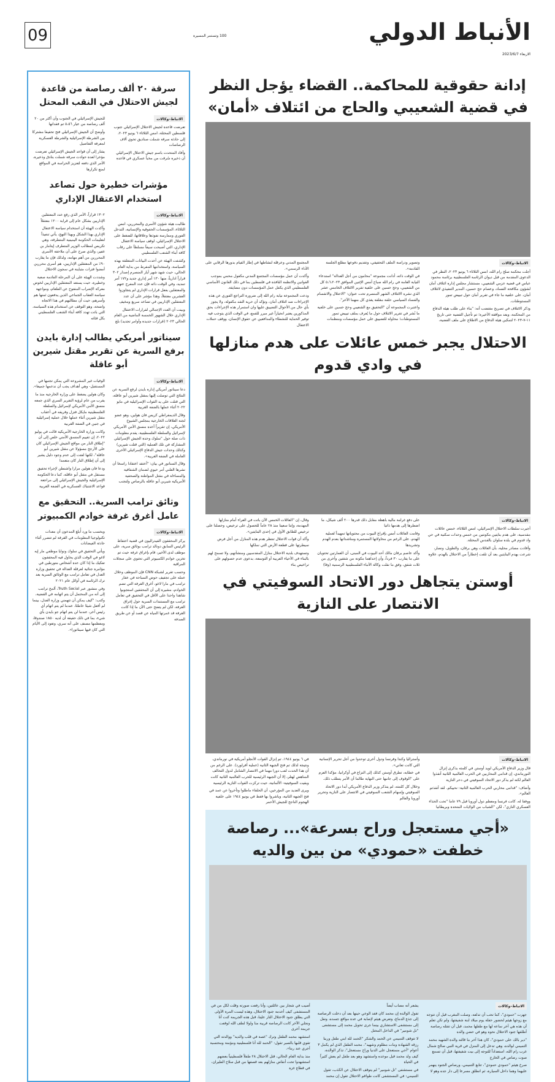الأنباط الدولي
الاربعاء 2023/6/7
100 وتستمر المسيرة
09
إدانة حقوقية للمحاكمة.. القضاء يؤجل النظر في قضية الشعيبي والحاج من ائتلاف «أمان»
الانباط–وكالات
أجلت محكمة صلح رام الله، امس الثلاثاء ٦ يونيو ٢٠٢٣، النظر في الدعوى المقدمة من قبل ديوان الرئاسة الفلسطينية برئاسة محمود عباس في قضية عزمي الشعيبي، مستشار مجلس إدارة ائتلاف أمان لشؤون مكافحة الفساد، وعصام حج حسين، المدير التنفيذي لائتلاف أمان، على خلفية ما جاء في تقرير أمان حول تبييض تمور المستوطنات.
وذكر الائتلاف في تصريح مقتضب أنه: "بناء على طلب هيئة الدفاع من المحكمة، وبعد موافقة الأخيرة؛ تم تأجيل القضية حتى تاريخ ١١-٧-٢٠٢٣ لتمكين هيئة الدفاع من الاطلاع على ملف القضية، وتصوير ودراسة الملف التحقيقي، وتقديم دفوعها مطلع الجلسة القادمة».
في الوقت ذاته، أدانت مجموعة "محامون من أجل العدالة" استدعاء النيابة العامة في رام الله صباح أمس الإثنين الموافق ٥،٦،٢٠٢٣ كل من الشعيبي، وحج حسين على خلفية تقرير الائتلاف الخامس عشر الذي نشره الائتلاف الشهر المنصرم تحت عنوان: "الاحتلال والانقسام والفساد السياسي حلقة مغلقة يغذي كل منهما الآخر".
واعتبرت المجموعة أن "التحقيق مع الشعيبي وحج حسين على خلفية ما نُشر في تقرير الائتلاف حول ما يُعرف بملف تبييض تمور المستوطنات؛ محاولة للتضييق على عمل مؤسسات ومنظمات المجتمع المدني وعرقلة لنشاطها في إطار القيام بدورها الرقابي على الأداء الرسمي».
وأكدت أن عمل مؤسسات المجتمع المدني مكفول محمي بموجب القوانين والانظمة النافذة في فلسطين بما في ذلك القانون الأساسي الفلسطيني الذي يكفل عمل المؤسسات دون مضايقة.
ودعت المجموعة نيابة رام الله إلى ضرورة التراجع الفوري عن هذه الإجراءات ضد ائتلاف أمان، وتؤكد أن حرية النقد مكفولة، ولا يجوز بأي حال من الأحوال التضييق عليها وان استمرار هذه الإجراءات بحق المذكورين يعتبر انحيازاً غير مبرر للقمع، في الوقت الذي يتوجب فيه توفير الحماية للنشطاء والمدافعين عن حقوق الإنسان، ووقف حملات الاعتقال
الاحتلال يجبر خمس عائلات على هدم منازلها في وادي قدوم
الانباط–وكالات
أجبرت سلطات الاحتلال الإسرائيلي، امس الثلاثاء، خمس عائلات مقدسية، على هدم بنايتين مكونتين من خمس وحدات سكنية في حي واد قدوم في بلدة سلوان بالقدس المحتلة.
وأفادت مصادر محلية، بأن العائلات وهي برقان، والطويل، ونصار، شرعت بهدم البنايتين بعد أن تلقت إخطاراً من الاحتلال بالهدم، علاوة على دفع غرامة مالية باهظة مقابل ذلك قدرها ٢٠٠ ألف شيكل، ما اضطرها إلى هدمها ذاتيا
وقامت العائلات أمس بإفراغ البيوت من محتوياتها تمهيداً لعملية الهدم، على الرغم من محاولاتها المستمرة ومناشداتها بعدم الهدم وتشريدها
وأكد عاصم برقان مالك أحد البيوت في المبنى، أن العمارتين تحتويان على ما يقارب ٣٠ فرداً، وأن إحداهما مكونة من شقتين وأخرى من ثلاث شقق، وفق ما نقلت وكالة الأنباء الفلسطينية الرسمية (وفا)
وقال، إن "العائلات الخمس الآن باتت في العراء أمام منازلها المهدمة، وإننا سعينا منذ ٢٨ عاماً للحصول على ترخيص، وحصلنا على ترخيص للطابق الأول في إحدى البنايتين».
وأكد أن قوات الاحتلال تنتظر هدم هذه المنازل من أجل فرض سيطرتها على قطعة الأرض التي نملكها
وتستهدف بلدية الاحتلال منازل المقدسيين ومنشآتهم، ولا تسمح لهم بالبناء في الأحياء العربية أو التوسعة، بدعوى عدم حصولهم على تراخيص بناء
أوستن يتجاهل دور الاتحاد السوفيتي في الانتصار على النازية
الانباط–وكالات
قال وزير الدفاع الأمريكي لويد أوستن في كلمته بذكرى إنزال النورماندي، إن قدامى المحاربين في الحرب العالمية الثانية أنقذوا العالم لكنه لم يذكر دور الاتحاد السوفيتي في دحر النازية
وأضاف: "قدامى محاربي الحرب العالمية الثانية: نحييكم. لقد أنقذتم العالم».
ووفقا له، كانت فرنسا ومعظم دول أوروبا قبل ٧٩ عاما "تحت الحذاء العسكري النازي"، لكن "الشباب من الولايات المتحدة وبريطانيا وأستراليا وكندا وفرنسا ودول أخرى توحدوا من أجل تحرير الإنسانية التي كانت تعاني».
في خطابه، تطرق أوستن كذلك إلى النزاع في أوكرانيا، مؤكدا العزم على "الوقوف إلى جانبها حتى النهاية طالما أن الأمر يتطلب ذلك.
وخلال كل كلمته، لم يتذكر وزير الدفاع الأمريكي أبدا دور الاتحاد السوفيتي وإسهام الشعب السوفيتي في الانتصار على النازية وتحرير أوروبا والعالم
في ٦ يونيو ١٩٤٤، تم إنزال القوات الأنجلو أمريكية في نورماندي، ونتيجة لذلك تم فتح الجبهة الثانية (عملية أفرلورد). على الرغم من أن هذا الحدث لعب دورا مهما في الانتصار الشامل لدول التحالف المناهض لهتلر، إلا أن الجبهة الرئيسية للحرب العالمية الثانية كانت وبقيت السوفيتية- الألمانية، حيث تركزت القوات النازية الرئيسية
ويرى العديد من المؤرخين، أن الحلفاء ماطلوا وتأخروا عن عمد في فتح الجبهة الثانية، وباشروا بها فقط في يونيو ١٩٤٤ على خلفية الهجوم الناجح للجيش الأحمر
«أجي مستعجل وراح بسرعة»... رصاصة خطفت «حمودي» من بين والديه
الانباط–وكالات
جهزت "حمودي"، كما تحب أن تدلعه، وصلت المغرب قبل أن تتوجه مع زوجها هيثم لحضور حفلة يوم ميلاد ابنة شقيقتها، ولم تكن تعلم أن هذه هي آخر ساعة لها مع طفلها محمد، قبل أن تقتله رصاصة أطلقها جنود الاحتلال نحوه وهو في حضن والده
"دير بالك على حمودي"، كان هذا آخر ما قالته والدة الشهيد محمد التميمي لوالده، وهي تدخل إلى المنزل في قرية النبي صالح شمال غرب رام الله، استعداداً للتوجه إلى بيت شقيقتها، قبل أن تسمع صوت رصاص في الخارج
صرخ هيثم "حمودي حمودي"، تتابع التميمي، ورصاص الجنود ينهمر عليهما وهما داخل السيارة، ثم انطلق مسرعا إلى دار جده وهو لا يشعر أنه مصاب أيضاً
تقول الوالدة إن محمد كان فقد الوعي حينها بعد أن دخلت الرصاصة إلى جذع الدماغ، وتعرض هيثم لإصابة في عدة مواقع جسده، ونقل إلى مستشفى الاستشاري بينما جرى تحويل محمد إلى مستشفى "تل شومير" في الداخل المحتل
لا تتوقف التميمي عن الحمد والشكر "الحمد لله ابني طفل وربنا رزقه الشهادة ومات مظلوم وشهيد"، محمد الطفل الذي لم يكمل ٣ أعوام "أجي مستعجل على الدنيا وراح مستعجل"، تذكر الوالدة، كيف ولد محمد قبل موعده واستشهد وهو بعد طفل لم يعش كثيراً في الحياة
في مستشفى "تل شومير" لم يتوقف الاحتلال عن الكذب، تقول التميمي: في المستشفى كانت طواقم الاحتلال تقول إن محمد أصيب في شجار بين عائلتين، وأنا رفعت صورته وقلت لكل من في المستشفى كيف أعدمه جنود الاحتلال، وهذه ليست المرة الأولى التي يطلق جنود الاحتلال النار علينا، قبل هذه الجريمة كنت أنا ونجلي الآخر كانت الرصاصة قريبة منا ولولا لطف الله لوقعت جريمة أخرى
استشهد محمد الطفل وترك "غصة في قلب والديه" ووالدته التي تقوي قلبها بالصبر تقول: "الحمد لله أنا فلسطينية ومؤمنة ومحتسبة أجري عند ربنا».
منذ بداية العام الحالي، قتل الاحتلال ٢٨ طفلاً فلسطينياً بعضهم استشهدوا تحت أنقاض منازلهم بعد قصفها من قبل سلاح الطيران، في قطاع غزة
سرقة ٢٠ ألف رصاصة من قاعدة لجيش الاحتلال في النقب المحتل
الانباط–وكالات
تعرضت قاعدة لجيش الاحتلال الإسرائيلي جنوب فلسطين المحتلة، امس الثلاثاء ٦ يونيو ٢٠٢٣، إلى حادثة سرقة شملت صناديق تحوي آلاف الرصاصات
وأفاد المتحدث باسم جيش الاحتلال الإسرائيلي أن ذخيرة سُرقت من مخبأ عسكري في قاعدة للجيش الإسرائيلي في الجنوب وأن أكثر من ٢٠ ألف رصاصة من عيار ٥،٥٦ تم فقدانها
وأوضح أن الجيش الإسرائيلي فتح تحقيقا مشتركا بين الشرطة الإسرائيلية والشرطة العسكرية لمعرفة التفاصيل
يشار إلى أن قواعد الجيش الإسرائيلي تعرضت مؤخرا لعدة حوادث سرقة شملت بنادق وذخيرة، الأمر الذي دفعه لتعزيز الحراسة في المواقع لمنع تكرارها
مؤشرات خطيرة حول تصاعد استخدام الاعتقال الإداري
الانباط–وكالات
طالبت هيئة شؤون الأسرى والمحررين، امس الثلاثاء، المؤسسات الحقوقية والإنسانية، التدخل الفوري وممارسة نفوذها وعلاقاتها، للضغط على الاحتلال الإسرائيلي، لوقف سياسة الاعتقال الإداري، التي أصبحت سيفاً مسلطاً على رقاب كافة أبناء الشعب الفلسطيني
وكشفت الهيئة عن أحدث البيانات المتعلقة بهذه السياسة، واستخدامها المفرط من بداية العام الحالي، حيث شهد شهر أيار المنصرم إصدار ٣٠٢ قراراً ادارياً، منها ١٣٠ أمر إداري جديد و١٧٢ أمر تمديد، وفي الوقت ذاته فإن عدد المفرج عنهم والمعتقلين بفعل قرارات الإداري لم يتجاوزوا العشرين معتقلاً، وهذا مؤشر على أن عدد المعتقلين الإداريين في تصاعد سريع ومخيف
وبينت أن العدد الإجمالي لقرارات الاعتقال الإداري خلال الشهور الخمسة الماضية من العام الحالي ٢٠٢٣ (قرارات جديدة وأوامر تجديد) بلغ ١٣٠٢ قراراً، الأمر الذي رفع عدد المعتقلين الإداريين بشكل عام إلى قرابة ١٢٠٠ معتقلاً
وأكدت الهيئة أن استخدام سياسة الاعتقال الإداري بهذا الشكل وبهذا النهج، يأتي تنفيذاً لتعليمات الحكومة اليمينية المتطرفة، وهي تكريس لمطالب الوزير المتطرف إيتامار بن غفير، والذي صرح على أن ملاحقة الأسرى المحررين من أهم مهامه، ولذلك فإن ما يقارب ٩٠٪ من المعتقلين الإداريين، هم أسرى محررين أمضوا فترات متباينة في سجون الاحتلال
وشددت الهيئة على أن المرحلة القادمة صعبة وخطيرة، حيث يستعد المعتقلين الإداريين لخوض معركة الإضراب المفتوح عن الطعام، ومواجهة سياسة العقاب الجماعي الذين يدفعون ثمنها هم وأسرهم، حيث أن مطالبهم في هذا الاتجاه واضحة، وهو التوقف عن استخدام هذه السياسة، التي باتت تهدد كافة أبناء الشعب الفلسطيني بكل فئاته
سيناتور أمريكي يطالب إدارة بايدن برفع السرية عن تقرير مقتل شيرين أبو عاقلة
الانباط–وكالات
دعا سيناتور أمريكي إدارة بايدن لرفع السرية عن النتائج التي توصلت إليها بمقتل شيرين أبو عاقلة، التي قتلت على يد القوات الإسرائيلية في مايو ٢٠٢٢ أثناء عملها بالضفة الغربية
وقال الديمقراطي كريس فان هولين، وهو عضو لجنة العلاقات الخارجية بمجلس الشيوخ الأمريكي، إن تقريراً أعده منسق الأمن الأمريكي لإسرائيل والسلطة الفلسطينية، يقدم معلومات ذات صلة حول "سلوك وحدة الجيش الإسرائيلي المشاركة في تلك العملية (التي قتلت شيرين) وكذلك وحدات جيش الدفاع الإسرائيلي الأخرى العاملة في الضفة الغربية».
وقال السناتور في بيان: "أعتقد اعتقادا راسخا أن نشرها العلني أمر حيوي لضمان الشفافية والمساءلة في مقتل المواطنة والصحفية الأمريكية شيرين أبو عاقلة بالرصاص ولتجنب الوفيات غير المشروعة التي يمكن تجنبها في المستقبل- وهي أهداف يجب أن ندعمها جميعا».
وكان هولين يضغط على وزارة الخارجية منذ ما يقرب من عام لرؤية التقرير السري الذي جمعه منسق الأمن الأمريكي لإسرائيل والسلطة الفلسطينية مايكل فنزل وفريقه في أعقاب مقتل شيرين أثناء عملها خلال عملية إسرائيلية في جنين في الضفة الغربية
وكانت وزارة الخارجية الأمريكية قالت في يوليو ٢٠٢٢، إن تقييم المنسق الأمني خلص إلى أن "إطلاق النار من مواقع الجيش الإسرائيلي كان على الأرجح مسؤولا عن مقتل شيرين أبو عاقلة"، لكنها لفتت إلى عدم وجود دليل يشير إلى أن إطلاق النار كان متعمدا
ودعا فان هولين مرارا واشنطن لإجراء تحقيق مستقل في مقتل أبو عاقلة، كما دعا الحكومة الإسرائيلية والجيش الإسرائيلي إلى مراجعة قواعد الاشتباك العسكرية في الضفة الغربية
وثائق ترامب السرية.. التحقيق مع عامل أغرق غرفة خوادم الكمبيوتر
الانباط–وكالات
يركز المحققون الفيدراليون في قضية احتفاظ الرئيس السابق دونالد ترامب بوثائق سرية، على موظف لدى الأخير، قام بإغراق غرفة حيث تم تخزين خوادم الكمبيوتر التي تحتوي على سجلات المراقبة
وحسب تقرير لشبكة CNN فإن الموظف وخلال عمله على تجفيف حوض السباحة في عقار ترامب في مارا لاغو، أغرق الغرفة التي تضم الخوادم، مشيرة إلى أن المحققين استجوبوا شاهدا واحدا على الأقل في التحقيق في تعامل ترامب مع المستندات السرية حول إغراق الغرفة، لكن لم يتضح حتى الآن ما إذا كانت الغرفة قد غمرتها المياه عن قصد أو عن طريق الصدفة
وبحسب ما ورد أُبلغ المدعون أن معدات تكنولوجيا المعلومات في الغرفة لم تتضرر أثناء حادثة الفيضانات
ويأتي التحقيق في سلوك ونوايا موظفي مار إيه لاغو في الوقت الذي يحاول فيه المحققون تفكيك ما إذا كان عدة أشخاص متورطين في مؤامرة جنائية لعرقلة العدالة في تحقيق وزارة العدل في تعامل ترامب مع الوثائق السرية بعد ترك الرئاسة في أوائل عام ٢٠٢١
وفي منشور عبر Truth Social، ألمح ترامب إلى أنه من المحتمل أن يتم اتهامه في القضية، وكتب: "كيف يمكن أن تتهمني وزارة العدل، بينما لم أفعل شيئا خاطئا، عندما لم يتم اتهام أي رئيس آخر، عندما لن يتم اتهام جو بايدن بأي شيء، بما في ذلك حقيقة أن لديه ١٨٥٠ صندوقا، ومعظمها مصنف على أنه سري، وتعود إلى الأيام التي كان فيها سيناتورا».